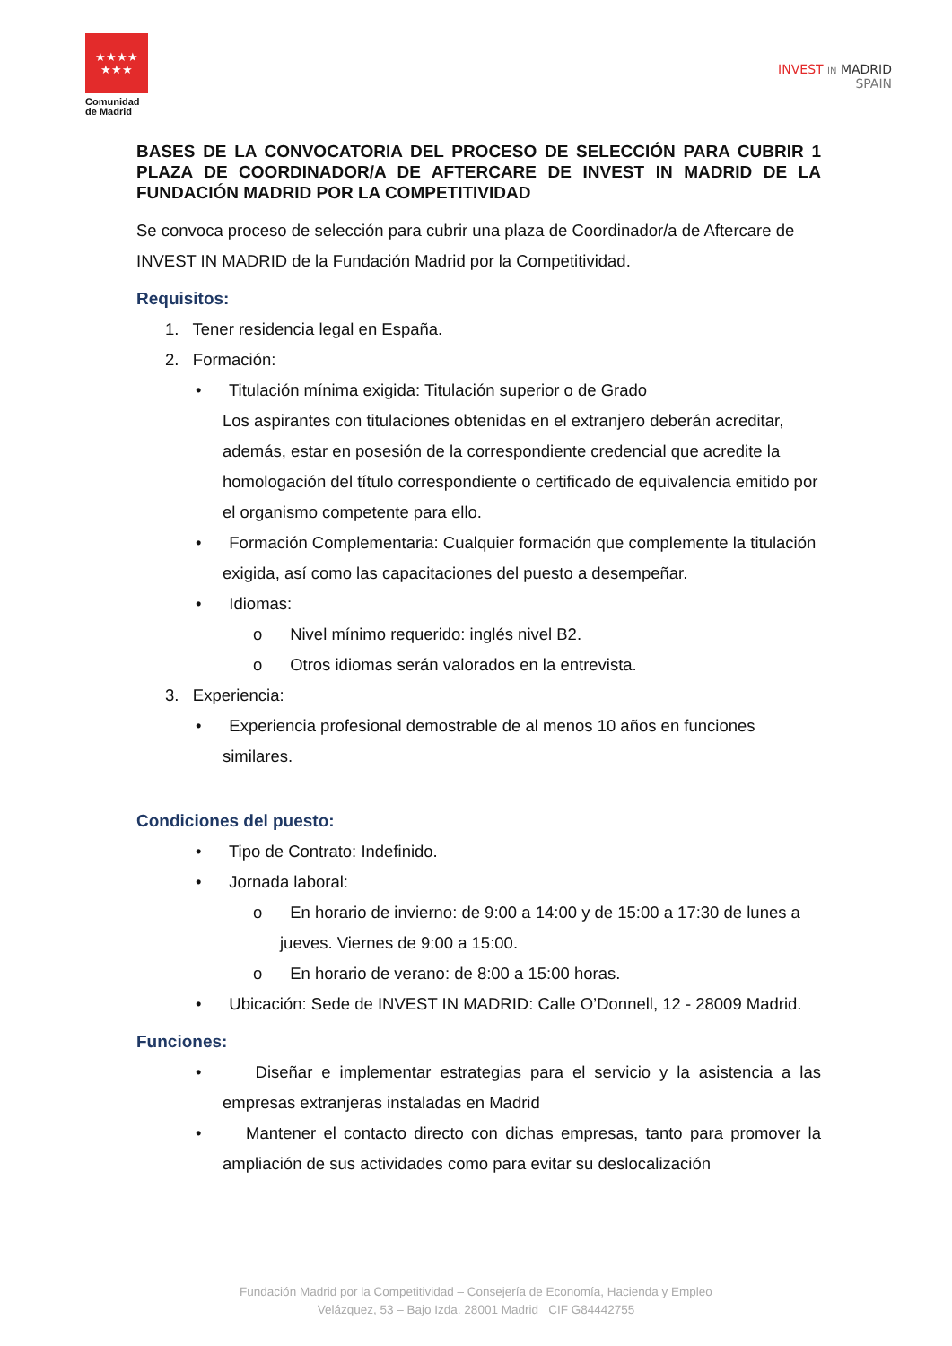★★★★
★★★
Comunidad
de Madrid
INVEST IN MADRID
SPAIN
BASES DE LA CONVOCATORIA DEL PROCESO DE SELECCIÓN PARA CUBRIR 1 PLAZA DE COORDINADOR/A DE AFTERCARE DE INVEST IN MADRID DE LA FUNDACIÓN MADRID POR LA COMPETITIVIDAD
Se convoca proceso de selección para cubrir una plaza de Coordinador/a de Aftercare de INVEST IN MADRID de la Fundación Madrid por la Competitividad.
Requisitos:
1. Tener residencia legal en España.
2. Formación:
• Titulación mínima exigida: Titulación superior o de Grado
Los aspirantes con titulaciones obtenidas en el extranjero deberán acreditar, además, estar en posesión de la correspondiente credencial que acredite la homologación del título correspondiente o certificado de equivalencia emitido por el organismo competente para ello.
• Formación Complementaria: Cualquier formación que complemente la titulación exigida, así como las capacitaciones del puesto a desempeñar.
• Idiomas:
o Nivel mínimo requerido: inglés nivel B2.
o Otros idiomas serán valorados en la entrevista.
3. Experiencia:
• Experiencia profesional demostrable de al menos 10 años en funciones similares.
Condiciones del puesto:
• Tipo de Contrato: Indefinido.
• Jornada laboral:
o En horario de invierno: de 9:00 a 14:00 y de 15:00 a 17:30 de lunes a jueves. Viernes de 9:00 a 15:00.
o En horario de verano: de 8:00 a 15:00 horas.
• Ubicación: Sede de INVEST IN MADRID: Calle O’Donnell, 12 - 28009 Madrid.
Funciones:
• Diseñar e implementar estrategias para el servicio y la asistencia a las empresas extranjeras instaladas en Madrid
• Mantener el contacto directo con dichas empresas, tanto para promover la ampliación de sus actividades como para evitar su deslocalización
Fundación Madrid por la Competitividad – Consejería de Economía, Hacienda y Empleo
Velázquez, 53 – Bajo Izda. 28001 Madrid CIF G84442755